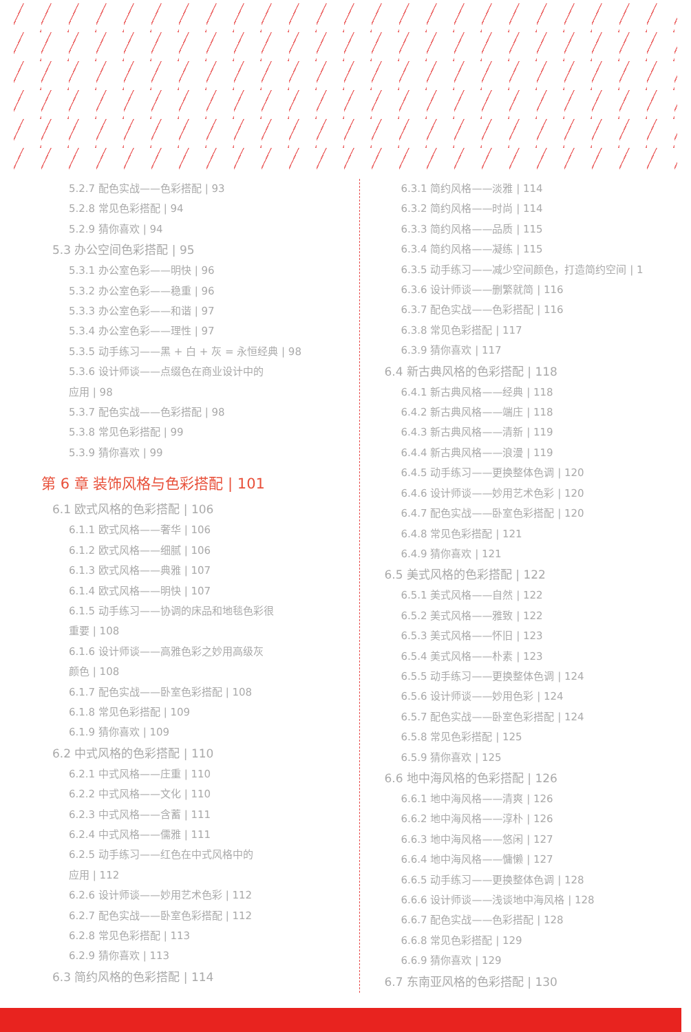5.2.7 配色实战——色彩搭配 | 93
5.2.8 常见色彩搭配 | 94
5.2.9 猜你喜欢 | 94
5.3 办公空间色彩搭配 | 95
5.3.1 办公室色彩——明快 | 96
5.3.2 办公室色彩——稳重 | 96
5.3.3 办公室色彩——和谐 | 97
5.3.4 办公室色彩——理性 | 97
5.3.5 动手练习——黑 + 白 + 灰 = 永恒经典 | 98
5.3.6 设计师谈——点缀色在商业设计中的
应用 | 98
5.3.7 配色实战——色彩搭配 | 98
5.3.8 常见色彩搭配 | 99
5.3.9 猜你喜欢 | 99
第 6 章 装饰风格与色彩搭配 | 101
6.1 欧式风格的色彩搭配 | 106
6.1.1 欧式风格——奢华 | 106
6.1.2 欧式风格——细腻 | 106
6.1.3 欧式风格——典雅 | 107
6.1.4 欧式风格——明快 | 107
6.1.5 动手练习——协调的床品和地毯色彩很
重要 | 108
6.1.6 设计师谈——高雅色彩之妙用高级灰
颜色 | 108
6.1.7 配色实战——卧室色彩搭配 | 108
6.1.8 常见色彩搭配 | 109
6.1.9 猜你喜欢 | 109
6.2 中式风格的色彩搭配 | 110
6.2.1 中式风格——庄重 | 110
6.2.2 中式风格——文化 | 110
6.2.3 中式风格——含蓄 | 111
6.2.4 中式风格——儒雅 | 111
6.2.5 动手练习——红色在中式风格中的
应用 | 112
6.2.6 设计师谈——妙用艺术色彩 | 112
6.2.7 配色实战——卧室色彩搭配 | 112
6.2.8 常见色彩搭配 | 113
6.2.9 猜你喜欢 | 113
6.3 简约风格的色彩搭配 | 114
6.3.1 简约风格——淡雅 | 114
6.3.2 简约风格——时尚 | 114
6.3.3 简约风格——品质 | 115
6.3.4 简约风格——凝练 | 115
6.3.5 动手练习——减少空间颜色，打造简约空间 | 1
6.3.6 设计师谈——删繁就简 | 116
6.3.7 配色实战——色彩搭配 | 116
6.3.8 常见色彩搭配 | 117
6.3.9 猜你喜欢 | 117
6.4 新古典风格的色彩搭配 | 118
6.4.1 新古典风格——经典 | 118
6.4.2 新古典风格——端庄 | 118
6.4.3 新古典风格——清新 | 119
6.4.4 新古典风格——浪漫 | 119
6.4.5 动手练习——更换整体色调 | 120
6.4.6 设计师谈——妙用艺术色彩 | 120
6.4.7 配色实战——卧室色彩搭配 | 120
6.4.8 常见色彩搭配 | 121
6.4.9 猜你喜欢 | 121
6.5 美式风格的色彩搭配 | 122
6.5.1 美式风格——自然 | 122
6.5.2 美式风格——雅致 | 122
6.5.3 美式风格——怀旧 | 123
6.5.4 美式风格——朴素 | 123
6.5.5 动手练习——更换整体色调 | 124
6.5.6 设计师谈——妙用色彩 | 124
6.5.7 配色实战——卧室色彩搭配 | 124
6.5.8 常见色彩搭配 | 125
6.5.9 猜你喜欢 | 125
6.6 地中海风格的色彩搭配 | 126
6.6.1 地中海风格——清爽 | 126
6.6.2 地中海风格——淳朴 | 126
6.6.3 地中海风格——悠闲 | 127
6.6.4 地中海风格——慵懒 | 127
6.6.5 动手练习——更换整体色调 | 128
6.6.6 设计师谈——浅谈地中海风格 | 128
6.6.7 配色实战——色彩搭配 | 128
6.6.8 常见色彩搭配 | 129
6.6.9 猜你喜欢 | 129
6.7 东南亚风格的色彩搭配 | 130